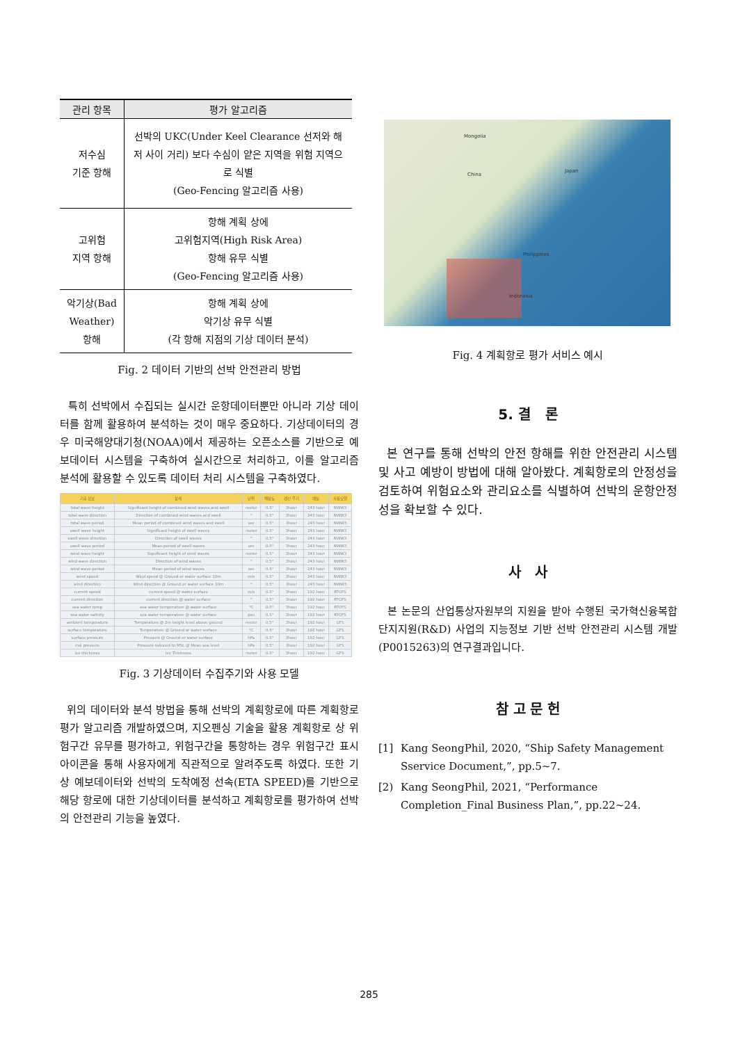| 관리 항목 | 평가 알고리즘 |
| --- | --- |
| 저수심 기준 항해 | 선박의 UKC(Under Keel Clearance 선저와 해저 사이 거리) 보다 수심이 얕은 지역을 위험 지역으로 식별 (Geo-Fencing 알고리즘 사용) |
| 고위험 지역 항해 | 항해 계획 상에 고위험지역(High Risk Area) 항해 유무 식별 (Geo-Fencing 알고리즘 사용) |
| 악기상(Bad Weather) 항해 | 항해 계획 상에 악기상 유무 식별 (각 항해 지점의 기상 데이터 분석) |
Fig. 2 데이터 기반의 선박 안전관리 방법
특히 선박에서 수집되는 실시간 운항데이터뿐만 아니라 기상 데이터를 함께 활용하여 분석하는 것이 매우 중요하다. 기상데이터의 경우 미국해양대기청(NOAA)에서 제공하는 오픈소스를 기반으로 예보데이터 시스템을 구축하여 실시간으로 처리하고, 이를 알고리즘 분석에 활용할 수 있도록 데이터 처리 시스템을 구축하였다.
| 기후 정보 | 상세 | 단위 | 해상도 | 갱신 주기 | 예보 | 사용모델 |
| --- | --- | --- | --- | --- | --- | --- |
| total wave height | Significant height of combined wind waves and swell | meter | 0.5° | 3hour | 243 hour | NWW3 |
| total wave direction | Direction of combined wind waves and swell | ° | 0.5° | 3hour | 243 hour | NWW3 |
| total wave period | Mean period of combined wind waves and swell | sec | 0.5° | 3hour | 243 hour | NWW3 |
| swell wave height | Significant height of swell waves | meter | 0.5° | 3hour | 243 hour | NWW3 |
| swell wave direction | Direction of swell waves | ° | 0.5° | 3hour | 243 hour | NWW3 |
| swell wave period | Mean period of swell waves | sec | 0.5° | 3hour | 243 hour | NWW3 |
| wind wave height | Significant height of wind waves | meter | 0.5° | 3hour | 243 hour | NWW3 |
| wind wave direction | Direction of wind waves | ° | 0.5° | 3hour | 243 hour | NWW3 |
| wind wave period | Mean period of wind waves | sec | 0.5° | 3hour | 243 hour | NWW3 |
| wind speed | Wind speed @ Ground or water surface 10m | m/s | 0.5° | 3hour | 243 hour | NWW3 |
| wind direction | Wind direction @ Ground or water surface 10m | ° | 0.5° | 3hour | 243 hour | NWW3 |
| current speed | current speed @ water surface | m/s | 0.5° | 3hour | 192 hour | RTOFS |
| current direction | current direction @ water surface | ° | 0.5° | 3hour | 192 hour | RTOFS |
| sea water temp | sea water temperature @ water surface | ℃ | 0.5° | 3hour | 192 hour | RTOFS |
| sea water salinity | sea water temperature @ water surface | psu | 0.5° | 3hour | 192 hour | RTOFS |
| ambient temperature | Temperature @ 2m height level above ground | meter | 0.5° | 3hour | 192 hour | GFS |
| surface temperature | Temperature @ Ground or water surface | ℃ | 0.5° | 3hour | 192 hour | GFS |
| surface pressure | Pressure @ Ground or water surface | hPa | 0.5° | 3hour | 192 hour | GFS |
| msl pressure | Pressure reduced to MSL @ Mean sea level | hPa | 0.5° | 3hour | 192 hour | GFS |
| ice thickness | Ice Thickness | meter | 0.5° | 3hour | 192 hour | GFS |
Fig. 3 기상데이터 수집주기와 사용 모델
위의 데이터와 분석 방법을 통해 선박의 계획항로에 따른 계획항로 평가 알고리즘 개발하였으며, 지오펜싱 기술을 활용 계획항로 상 위험구간 유무를 평가하고, 위험구간을 통항하는 경우 위험구간 표시 아이콘을 통해 사용자에게 직관적으로 알려주도록 하였다. 또한 기상 예보데이터와 선박의 도착예정 선속(ETA SPEED)를 기반으로 해당 항로에 대한 기상데이터를 분석하고 계획항로를 평가하여 선박의 안전관리 기능을 높였다.
Mongolia
China
Japan
Philippines
Indonesia
Fig. 4 계획항로 평가 서비스 예시
5. 결 론
본 연구를 통해 선박의 안전 항해를 위한 안전관리 시스템 및 사고 예방이 방법에 대해 알아봤다. 계획항로의 안정성을 검토하여 위험요소와 관리요소를 식별하여 선박의 운항안정성을 확보할 수 있다.
사 사
본 논문의 산업통상자원부의 지원을 받아 수행된 국가혁신융복합단지지원(R&D) 사업의 지능정보 기반 선박 안전관리 시스템 개발 (P0015263)의 연구결과입니다.
참 고 문 헌
[1] Kang SeongPhil, 2020, “Ship Safety Management Sservice Document,”, pp.5~7.
[2) Kang SeongPhil, 2021, “Performance Completion_Final Business Plan,”, pp.22~24.
285